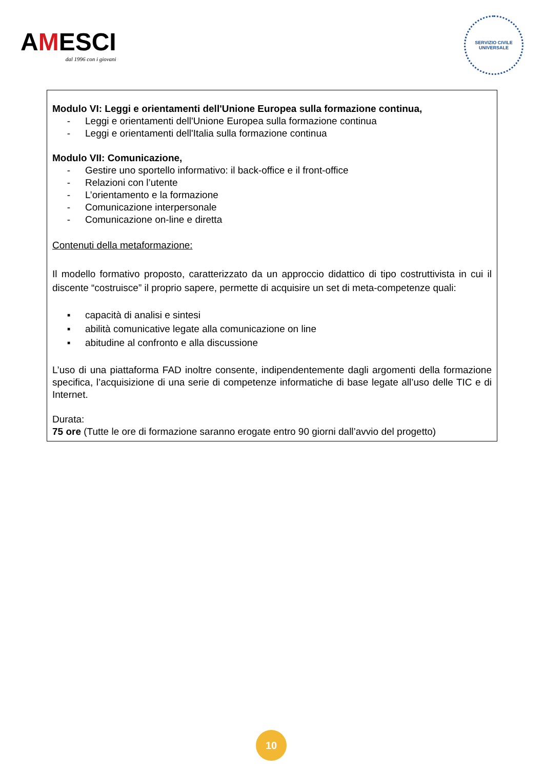AMESCI
dal 1996 con i giovani
SERVIZIO CIVILE
UNIVERSALE
Modulo VI: Leggi e orientamenti dell'Unione Europea sulla formazione continua,
- Leggi e orientamenti dell'Unione Europea sulla formazione continua
- Leggi e orientamenti dell'Italia sulla formazione continua
Modulo VII: Comunicazione,
- Gestire uno sportello informativo: il back-office e il front-office
- Relazioni con l’utente
- L’orientamento e la formazione
- Comunicazione interpersonale
- Comunicazione on-line e diretta
Contenuti della metaformazione:
Il modello formativo proposto, caratterizzato da un approccio didattico di tipo costruttivista in cui il discente “costruisce” il proprio sapere, permette di acquisire un set di meta-competenze quali:
▪ capacità di analisi e sintesi
▪ abilità comunicative legate alla comunicazione on line
▪ abitudine al confronto e alla discussione
L’uso di una piattaforma FAD inoltre consente, indipendentemente dagli argomenti della formazione specifica, l’acquisizione di una serie di competenze informatiche di base legate all’uso delle TIC e di Internet.
Durata:
75 ore (Tutte le ore di formazione saranno erogate entro 90 giorni dall’avvio del progetto)
10